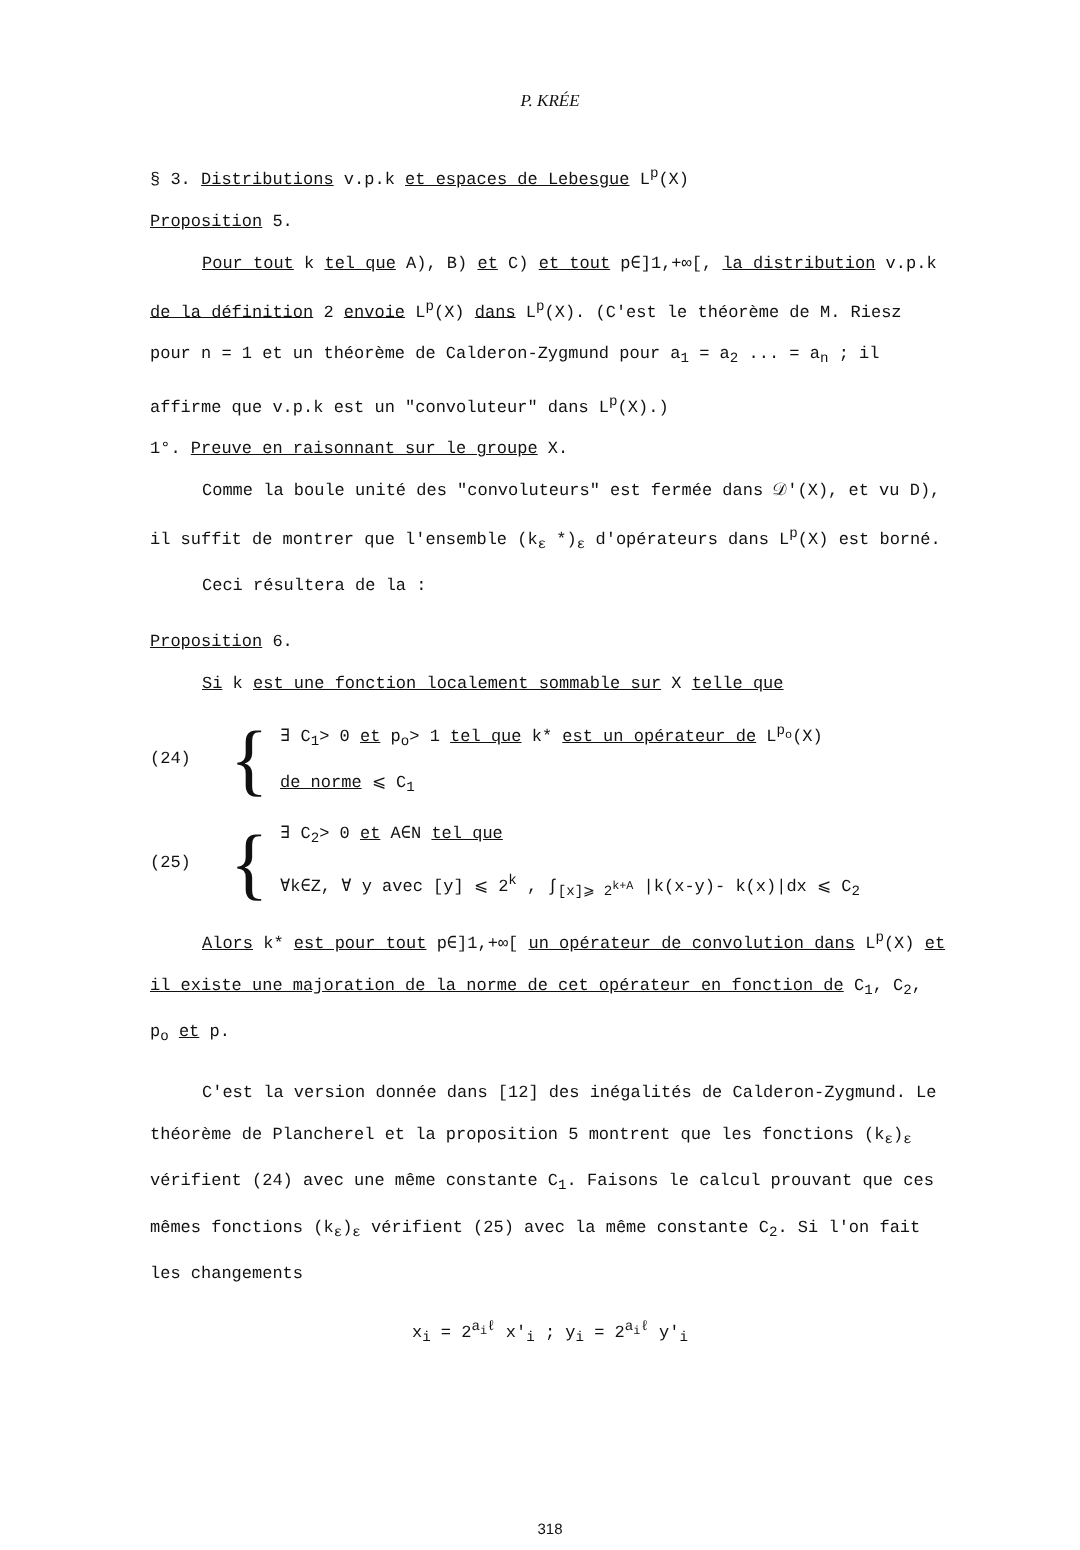P. KRÉE
§ 3. Distributions v.p.k et espaces de Lebesgue L<sup>p</sup>(X)
Proposition 5.
Pour tout k tel que A), B) et C) et tout p∈]1,+∞[, la distribution v.p.k de la définition 2 envoie L<sup>p</sup>(X) dans L<sup>p</sup>(X). (C'est le théorème de M. Riesz pour n = 1 et un théorème de Calderon-Zygmund pour a<sub>1</sub> = a<sub>2</sub> ... = a<sub>n</sub> ; il affirme que v.p.k est un "convoluteur" dans L<sup>p</sup>(X).)
1°. Preuve en raisonnant sur le groupe X.
Comme la boule unité des "convoluteurs" est fermée dans 𝒟'(X), et vu D), il suffit de montrer que l'ensemble (k<sub>ε</sub> *)<sub>ε</sub> d'opérateurs dans L<sup>p</sup>(X) est borné.
Ceci résultera de la :
Proposition 6.
Si k est une fonction localement sommable sur X telle que
(24)
{
∃ C<sub>1</sub>> 0 et p<sub>o</sub>> 1 tel que k* est un opérateur de L<sup>p<sub>o</sub></sup>(X)
de norme ⩽ C<sub>1</sub>
(25)
{
∃ C<sub>2</sub>> 0 et A∈N tel que
∀k∈Z, ∀ y avec [y] ⩽ 2<sup>k</sup> , ∫<sub>[x]⩾ 2<sup>k+A</sup></sub> |k(x-y)- k(x)|dx ⩽ C<sub>2</sub>
Alors k* est pour tout p∈]1,+∞[ un opérateur de convolution dans L<sup>p</sup>(X) et il existe une majoration de la norme de cet opérateur en fonction de C<sub>1</sub>, C<sub>2</sub>, p<sub>o</sub> et p.
C'est la version donnée dans [12] des inégalités de Calderon-Zygmund. Le théorème de Plancherel et la proposition 5 montrent que les fonctions (k<sub>ε</sub>)<sub>ε</sub> vérifient (24) avec une même constante C<sub>1</sub>. Faisons le calcul prouvant que ces mêmes fonctions (k<sub>ε</sub>)<sub>ε</sub> vérifient (25) avec la même constante C<sub>2</sub>. Si l'on fait les changements
x<sub>i</sub> = 2<sup>a<sub>i</sub>ℓ</sup> x'<sub>i</sub> ; y<sub>i</sub> = 2<sup>a<sub>i</sub>ℓ</sup> y'<sub>i</sub>
318